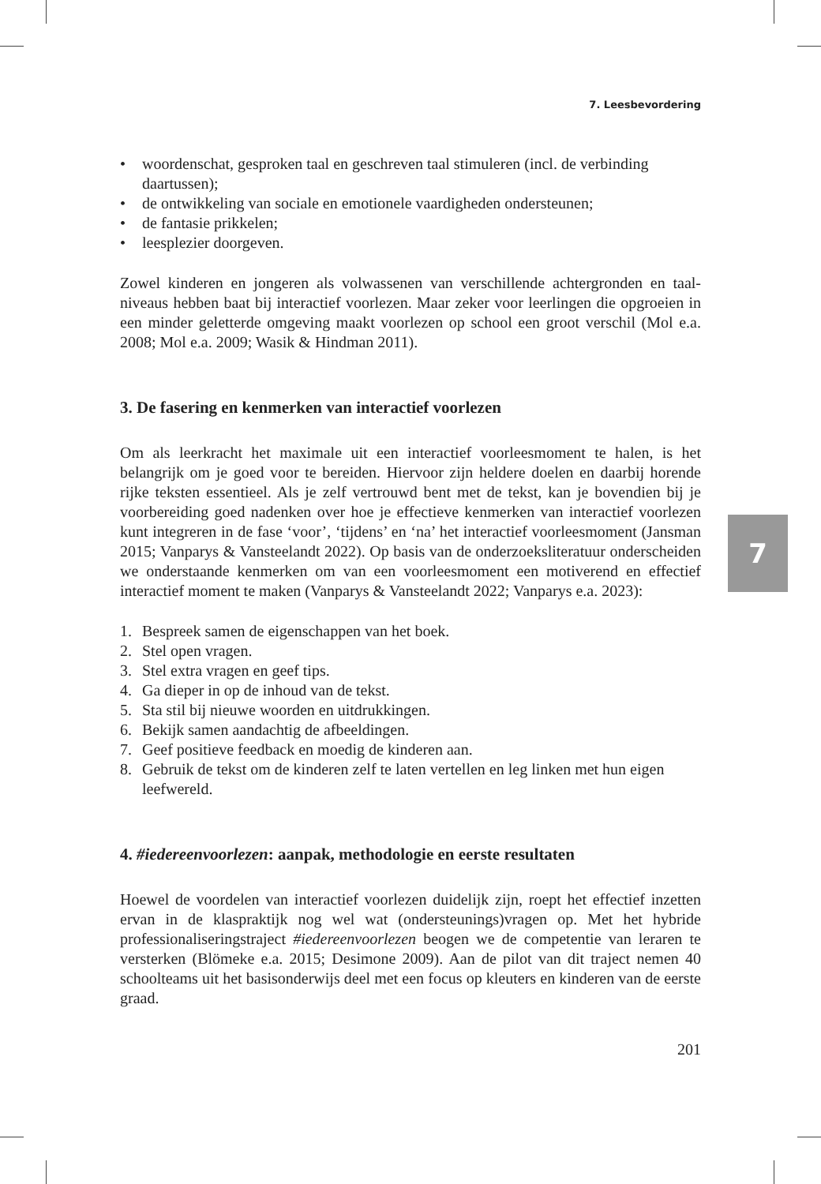7
7. Leesbevordering
• woordenschat, gesproken taal en geschreven taal stimuleren (incl. de verbinding daartussen);
• de ontwikkeling van sociale en emotionele vaardigheden ondersteunen;
• de fantasie prikkelen;
• leesplezier doorgeven.
Zowel kinderen en jongeren als volwassenen van verschillende achtergronden en taal­niveaus hebben baat bij interactief voorlezen. Maar zeker voor leerlingen die opgroeien in een minder geletterde omgeving maakt voorlezen op school een groot verschil (Mol e.a. 2008; Mol e.a. 2009; Wasik & Hindman 2011).
3. De fasering en kenmerken van interactief voorlezen
Om als leerkracht het maximale uit een interactief voorleesmoment te halen, is het belangrijk om je goed voor te bereiden. Hiervoor zijn heldere doelen en daarbij ho­rende rijke teksten essentieel. Als je zelf vertrouwd bent met de tekst, kan je bovendien bij je voorbereiding goed nadenken over hoe je effectieve kenmerken van interactief voorlezen kunt integreren in de fase ‘voor’, ‘tijdens’ en ‘na’ het interactief voorleesmo­ment (Jansman 2015; Vanparys & Vansteelandt 2022). Op basis van de onderzoeksli­teratuur onderscheiden we onderstaande kenmerken om van een voorleesmoment een motiverend en effectief interactief moment te maken (Vanparys & Vansteelandt 2022; Vanparys e.a. 2023):
1. Bespreek samen de eigenschappen van het boek.
2. Stel open vragen.
3. Stel extra vragen en geef tips.
4. Ga dieper in op de inhoud van de tekst.
5. Sta stil bij nieuwe woorden en uitdrukkingen.
6. Bekijk samen aandachtig de afbeeldingen.
7. Geef positieve feedback en moedig de kinderen aan.
8. Gebruik de tekst om de kinderen zelf te laten vertellen en leg linken met hun eigen leefwereld.
4. #iedereenvoorlezen: aanpak, methodologie en eerste resultaten
Hoewel de voordelen van interactief voorlezen duidelijk zijn, roept het effectief inzet­ten ervan in de klaspraktijk nog wel wat (ondersteunings)vragen op. Met het hybride professionaliseringstraject #iedereenvoorlezen beogen we de competentie van leraren te versterken (Blömeke e.a. 2015; Desimone 2009). Aan de pilot van dit traject nemen 40 schoolteams uit het basisonderwijs deel met een focus op kleuters en kinderen van de eerste graad.
201